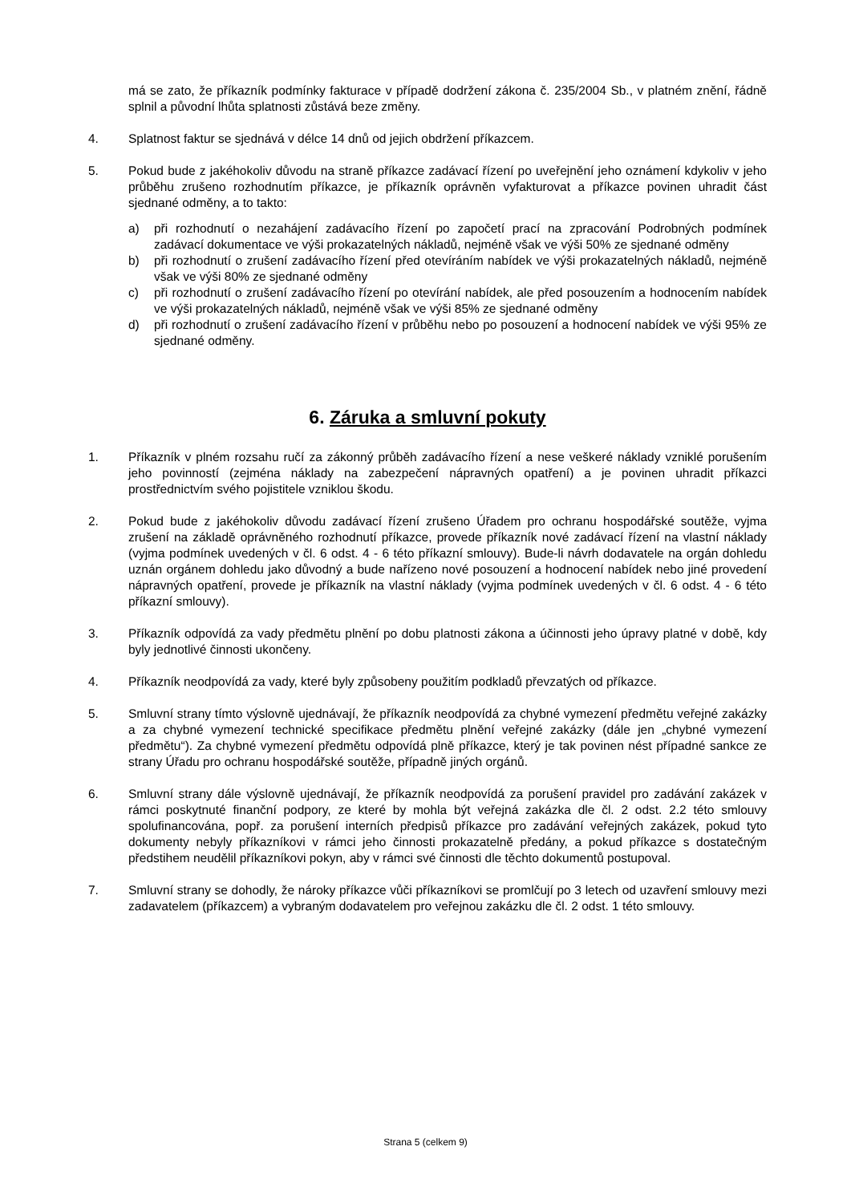má se zato, že příkazník podmínky fakturace v případě dodržení zákona č. 235/2004 Sb., v platném znění, řádně splnil a původní lhůta splatnosti zůstává beze změny.
4. Splatnost faktur se sjednává v délce 14 dnů od jejich obdržení příkazcem.
5. Pokud bude z jakéhokoliv důvodu na straně příkazce zadávací řízení po uveřejnění jeho oznámení kdykoliv v jeho průběhu zrušeno rozhodnutím příkazce, je příkazník oprávněn vyfakturovat a příkazce povinen uhradit část sjednané odměny, a to takto:
a) při rozhodnutí o nezahájení zadávacího řízení po započetí prací na zpracování Podrobných podmínek zadávací dokumentace ve výši prokazatelných nákladů, nejméně však ve výši 50% ze sjednané odměny
b) při rozhodnutí o zrušení zadávacího řízení před otevíráním nabídek ve výši prokazatelných nákladů, nejméně však ve výši 80% ze sjednané odměny
c) při rozhodnutí o zrušení zadávacího řízení po otevírání nabídek, ale před posouzením a hodnocením nabídek ve výši prokazatelných nákladů, nejméně však ve výši 85% ze sjednané odměny
d) při rozhodnutí o zrušení zadávacího řízení v průběhu nebo po posouzení a hodnocení nabídek ve výši 95% ze sjednané odměny.
6. Záruka a smluvní pokuty
1. Příkazník v plném rozsahu ručí za zákonný průběh zadávacího řízení a nese veškeré náklady vzniklé porušením jeho povinností (zejména náklady na zabezpečení nápravných opatření) a je povinen uhradit příkazci prostřednictvím svého pojistitele vzniklou škodu.
2. Pokud bude z jakéhokoliv důvodu zadávací řízení zrušeno Úřadem pro ochranu hospodářské soutěže, vyjma zrušení na základě oprávněného rozhodnutí příkazce, provede příkazník nové zadávací řízení na vlastní náklady (vyjma podmínek uvedených v čl. 6 odst. 4 - 6 této příkazní smlouvy). Bude-li návrh dodavatele na orgán dohledu uznán orgánem dohledu jako důvodný a bude nařízeno nové posouzení a hodnocení nabídek nebo jiné provedení nápravných opatření, provede je příkazník na vlastní náklady (vyjma podmínek uvedených v čl. 6 odst. 4 - 6 této příkazní smlouvy).
3. Příkazník odpovídá za vady předmětu plnění po dobu platnosti zákona a účinnosti jeho úpravy platné v době, kdy byly jednotlivé činnosti ukončeny.
4. Příkazník neodpovídá za vady, které byly způsobeny použitím podkladů převzatých od příkazce.
5. Smluvní strany tímto výslovně ujednávají, že příkazník neodpovídá za chybné vymezení předmětu veřejné zakázky a za chybné vymezení technické specifikace předmětu plnění veřejné zakázky (dále jen „chybné vymezení předmětu“). Za chybné vymezení předmětu odpovídá plně příkazce, který je tak povinen nést případné sankce ze strany Úřadu pro ochranu hospodářské soutěže, případně jiných orgánů.
6. Smluvní strany dále výslovně ujednávají, že příkazník neodpovídá za porušení pravidel pro zadávání zakázek v rámci poskytnuté finanční podpory, ze které by mohla být veřejná zakázka dle čl. 2 odst. 2.2 této smlouvy spolufinancována, popř. za porušení interních předpisů příkazce pro zadávání veřejných zakázek, pokud tyto dokumenty nebyly příkazníkovi v rámci jeho činnosti prokazatelně předány, a pokud příkazce s dostatečným předstihem neudělil příkazníkovi pokyn, aby v rámci své činnosti dle těchto dokumentů postupoval.
7. Smluvní strany se dohodly, že nároky příkazce vůči příkazníkovi se promlčují po 3 letech od uzavření smlouvy mezi zadavatelem (příkazcem) a vybraným dodavatelem pro veřejnou zakázku dle čl. 2 odst. 1 této smlouvy.
Strana 5 (celkem 9)